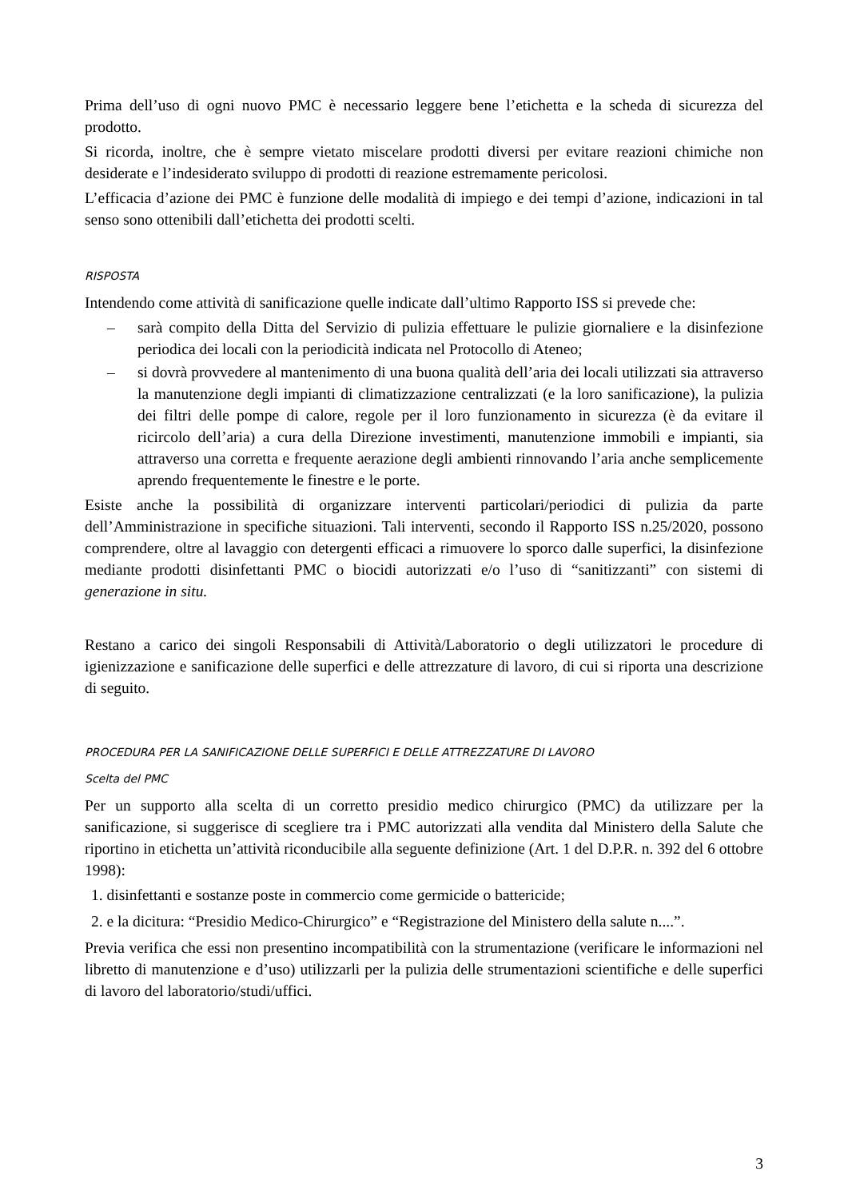Prima dell’uso di ogni nuovo PMC è necessario leggere bene l’etichetta e la scheda di sicurezza del prodotto.
Si ricorda, inoltre, che è sempre vietato miscelare prodotti diversi per evitare reazioni chimiche non desiderate e l’indesiderato sviluppo di prodotti di reazione estremamente pericolosi.
L’efficacia d’azione dei PMC è funzione delle modalità di impiego e dei tempi d’azione, indicazioni in tal senso sono ottenibili dall’etichetta dei prodotti scelti.
RISPOSTA
Intendendo come attività di sanificazione quelle indicate dall’ultimo Rapporto ISS si prevede che:
– sarà compito della Ditta del Servizio di pulizia effettuare le pulizie giornaliere e la disinfezione periodica dei locali con la periodicità indicata nel Protocollo di Ateneo;
– si dovrà provvedere al mantenimento di una buona qualità dell’aria dei locali utilizzati sia attraverso la manutenzione degli impianti di climatizzazione centralizzati (e la loro sanificazione), la pulizia dei filtri delle pompe di calore, regole per il loro funzionamento in sicurezza (è da evitare il ricircolo dell’aria) a cura della Direzione investimenti, manutenzione immobili e impianti, sia attraverso una corretta e frequente aerazione degli ambienti rinnovando l’aria anche semplicemente aprendo frequentemente le finestre e le porte.
Esiste anche la possibilità di organizzare interventi particolari/periodici di pulizia da parte dell’Amministrazione in specifiche situazioni. Tali interventi, secondo il Rapporto ISS n.25/2020, possono comprendere, oltre al lavaggio con detergenti efficaci a rimuovere lo sporco dalle superfici, la disinfezione mediante prodotti disinfettanti PMC o biocidi autorizzati e/o l’uso di “sanitizzanti” con sistemi di generazione in situ.
Restano a carico dei singoli Responsabili di Attività/Laboratorio o degli utilizzatori le procedure di igienizzazione e sanificazione delle superfici e delle attrezzature di lavoro, di cui si riporta una descrizione di seguito.
PROCEDURA PER LA SANIFICAZIONE DELLE SUPERFICI E DELLE ATTREZZATURE DI LAVORO
Scelta del PMC
Per un supporto alla scelta di un corretto presidio medico chirurgico (PMC) da utilizzare per la sanificazione, si suggerisce di scegliere tra i PMC autorizzati alla vendita dal Ministero della Salute che riportino in etichetta un’attività riconducibile alla seguente definizione (Art. 1 del D.P.R. n. 392 del 6 ottobre 1998):
1. disinfettanti e sostanze poste in commercio come germicide o battericide;
2. e la dicitura: “Presidio Medico-Chirurgico” e “Registrazione del Ministero della salute n....”.
Previa verifica che essi non presentino incompatibilità con la strumentazione (verificare le informazioni nel libretto di manutenzione e d’uso) utilizzarli per la pulizia delle strumentazioni scientifiche e delle superfici di lavoro del laboratorio/studi/uffici.
3